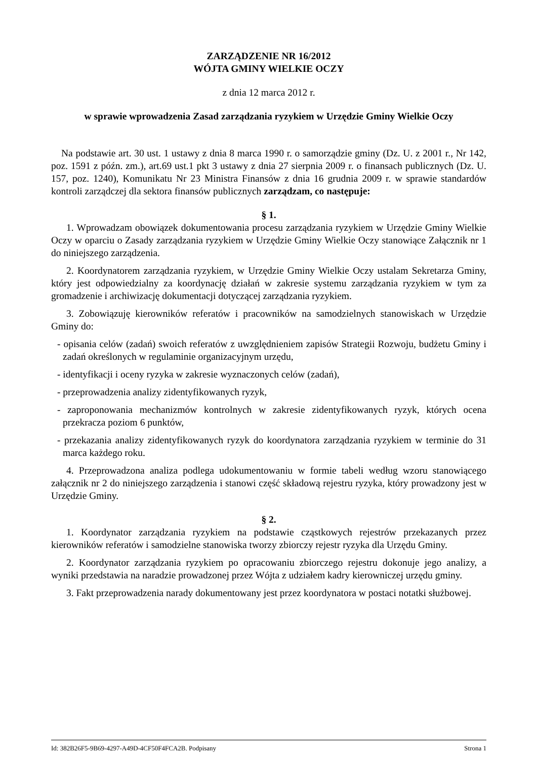ZARZĄDZENIE NR 16/2012
WÓJTA GMINY WIELKIE OCZY
z dnia 12 marca 2012 r.
w sprawie wprowadzenia Zasad zarządzania ryzykiem w Urzędzie Gminy Wielkie Oczy
Na podstawie art. 30 ust. 1 ustawy z dnia 8 marca 1990 r. o samorządzie gminy (Dz. U. z 2001 r., Nr 142, poz. 1591 z późn. zm.), art.69 ust.1 pkt 3 ustawy z dnia 27 sierpnia 2009 r. o finansach publicznych (Dz. U. 157, poz. 1240), Komunikatu Nr 23 Ministra Finansów z dnia 16 grudnia 2009 r. w sprawie standardów kontroli zarządczej dla sektora finansów publicznych zarządzam, co następuje:
§ 1.
1. Wprowadzam obowiązek dokumentowania procesu zarządzania ryzykiem w Urzędzie Gminy Wielkie Oczy w oparciu o Zasady zarządzania ryzykiem w Urzędzie Gminy Wielkie Oczy stanowiące Załącznik nr 1 do niniejszego zarządzenia.
2. Koordynatorem zarządzania ryzykiem, w Urzędzie Gminy Wielkie Oczy ustalam Sekretarza Gminy, który jest odpowiedzialny za koordynację działań w zakresie systemu zarządzania ryzykiem w tym za gromadzenie i archiwizację dokumentacji dotyczącej zarządzania ryzykiem.
3. Zobowiązuję kierowników referatów i pracowników na samodzielnych stanowiskach w Urzędzie Gminy do:
- opisania celów (zadań) swoich referatów z uwzględnieniem zapisów Strategii Rozwoju, budżetu Gminy i zadań określonych w regulaminie organizacyjnym urzędu,
- identyfikacji i oceny ryzyka w zakresie wyznaczonych celów (zadań),
- przeprowadzenia analizy zidentyfikowanych ryzyk,
- zaproponowania mechanizmów kontrolnych w zakresie zidentyfikowanych ryzyk, których ocena przekracza poziom 6 punktów,
- przekazania analizy zidentyfikowanych ryzyk do koordynatora zarządzania ryzykiem w terminie do 31 marca każdego roku.
4. Przeprowadzona analiza podlega udokumentowaniu w formie tabeli według wzoru stanowiącego załącznik nr 2 do niniejszego zarządzenia i stanowi część składową rejestru ryzyka, który prowadzony jest w Urzędzie Gminy.
§ 2.
1. Koordynator zarządzania ryzykiem na podstawie cząstkowych rejestrów przekazanych przez kierowników referatów i samodzielne stanowiska tworzy zbiorczy rejestr ryzyka dla Urzędu Gminy.
2. Koordynator zarządzania ryzykiem po opracowaniu zbiorczego rejestru dokonuje jego analizy, a wyniki przedstawia na naradzie prowadzonej przez Wójta z udziałem kadry kierowniczej urzędu gminy.
3. Fakt przeprowadzenia narady dokumentowany jest przez koordynatora w postaci notatki służbowej.
Id: 382B26F5-9B69-4297-A49D-4CF50F4FCA2B. Podpisany Strona 1